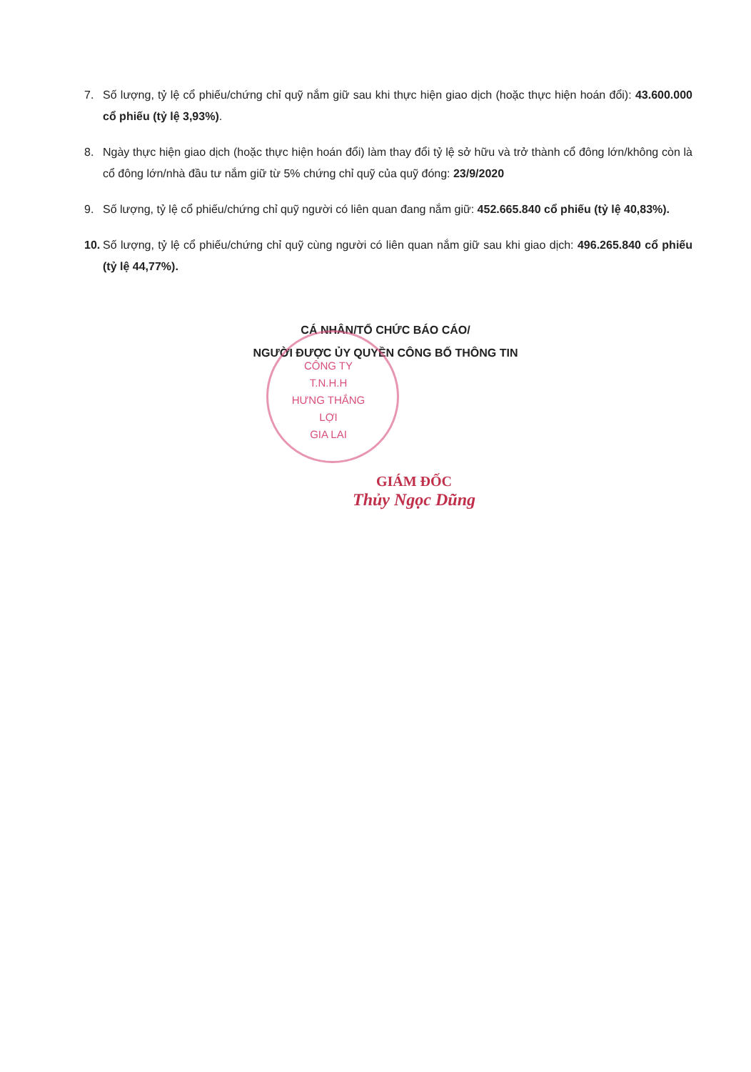7. Số lượng, tỷ lệ cổ phiếu/chứng chỉ quỹ nắm giữ sau khi thực hiện giao dịch (hoặc thực hiện hoán đổi): 43.600.000 cổ phiếu (tỷ lệ 3,93%).
8. Ngày thực hiện giao dịch (hoặc thực hiện hoán đổi) làm thay đổi tỷ lệ sở hữu và trở thành cổ đông lớn/không còn là cổ đông lớn/nhà đầu tư nắm giữ từ 5% chứng chỉ quỹ của quỹ đóng: 23/9/2020
9. Số lượng, tỷ lệ cổ phiếu/chứng chỉ quỹ người có liên quan đang nắm giữ: 452.665.840 cổ phiếu (tỷ lệ 40,83%).
10. Số lượng, tỷ lệ cổ phiếu/chứng chỉ quỹ cùng người có liên quan nắm giữ sau khi giao dịch: 496.265.840 cổ phiếu (tỷ lệ 44,77%).
CÁ NHÂN/TỔ CHỨC BÁO CÁO/
NGƯỜI ĐƯỢC ỦY QUYỀN CÔNG BỐ THÔNG TIN
CÔNG TY
T.N.H.H
HƯNG THẮNG LỢI
GIA LAI
GIÁM ĐỐC
Thủy Ngọc Dũng